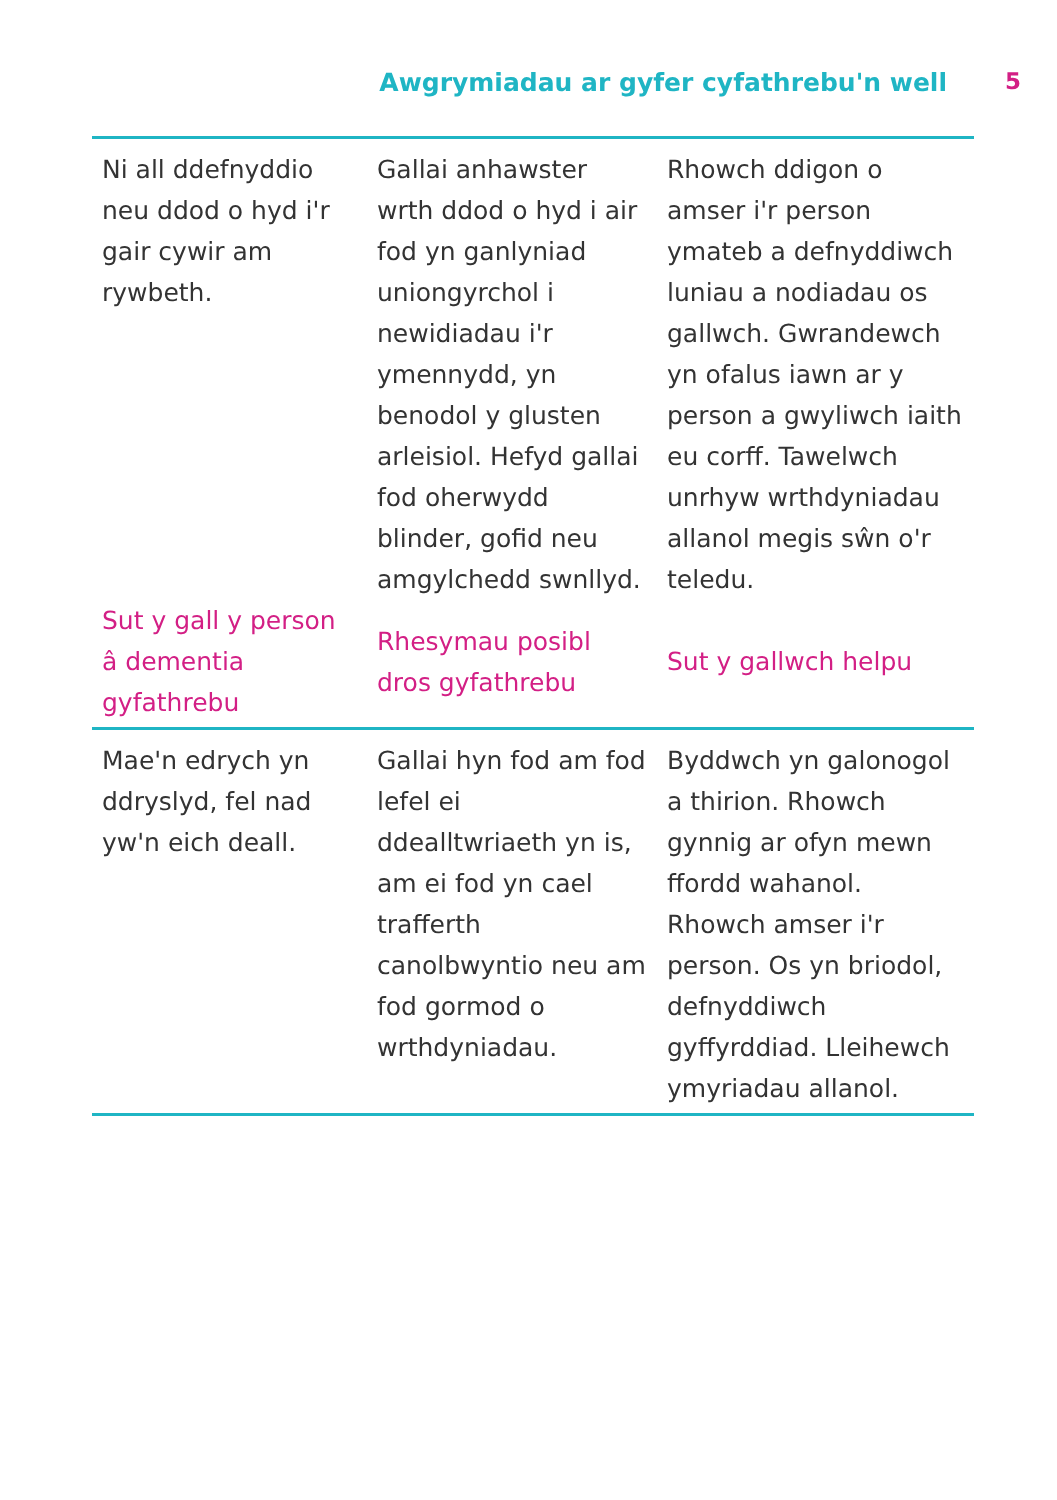Awgrymiadau ar gyfer cyfathrebu'n well 5
| Ni all ddefnyddio neu ddod o hyd i'r gair cywir am rywbeth. | Gallai anhawster wrth ddod o hyd i air fod yn ganlyniad uniongyrchol i newidiadau i'r ymennydd, yn benodol y glusten arleisiol. Hefyd gallai fod oherwydd blinder, gofid neu amgylchedd swnllyd. | Rhowch ddigon o amser i'r person ymateb a defnyddiwch luniau a nodiadau os gallwch. Gwrandewch yn ofalus iawn ar y person a gwyliwch iaith eu corff. Tawelwch unrhyw wrthdyniadau allanol megis sŵn o'r teledu. |
| Sut y gall y person â dementia gyfathrebu | Rhesymau posibl dros gyfathrebu | Sut y gallwch helpu |
| Mae'n edrych yn ddryslyd, fel nad yw'n eich deall. | Gallai hyn fod am fod lefel ei ddealltwriaeth yn is, am ei fod yn cael trafferth canolbwyntio neu am fod gormod o wrthdyniadau. | Byddwch yn galonogol a thirion. Rhowch gynnig ar ofyn mewn ffordd wahanol. Rhowch amser i'r person. Os yn briodol, defnyddiwch gyffyrddiad. Lleihewch ymyriadau allanol. |